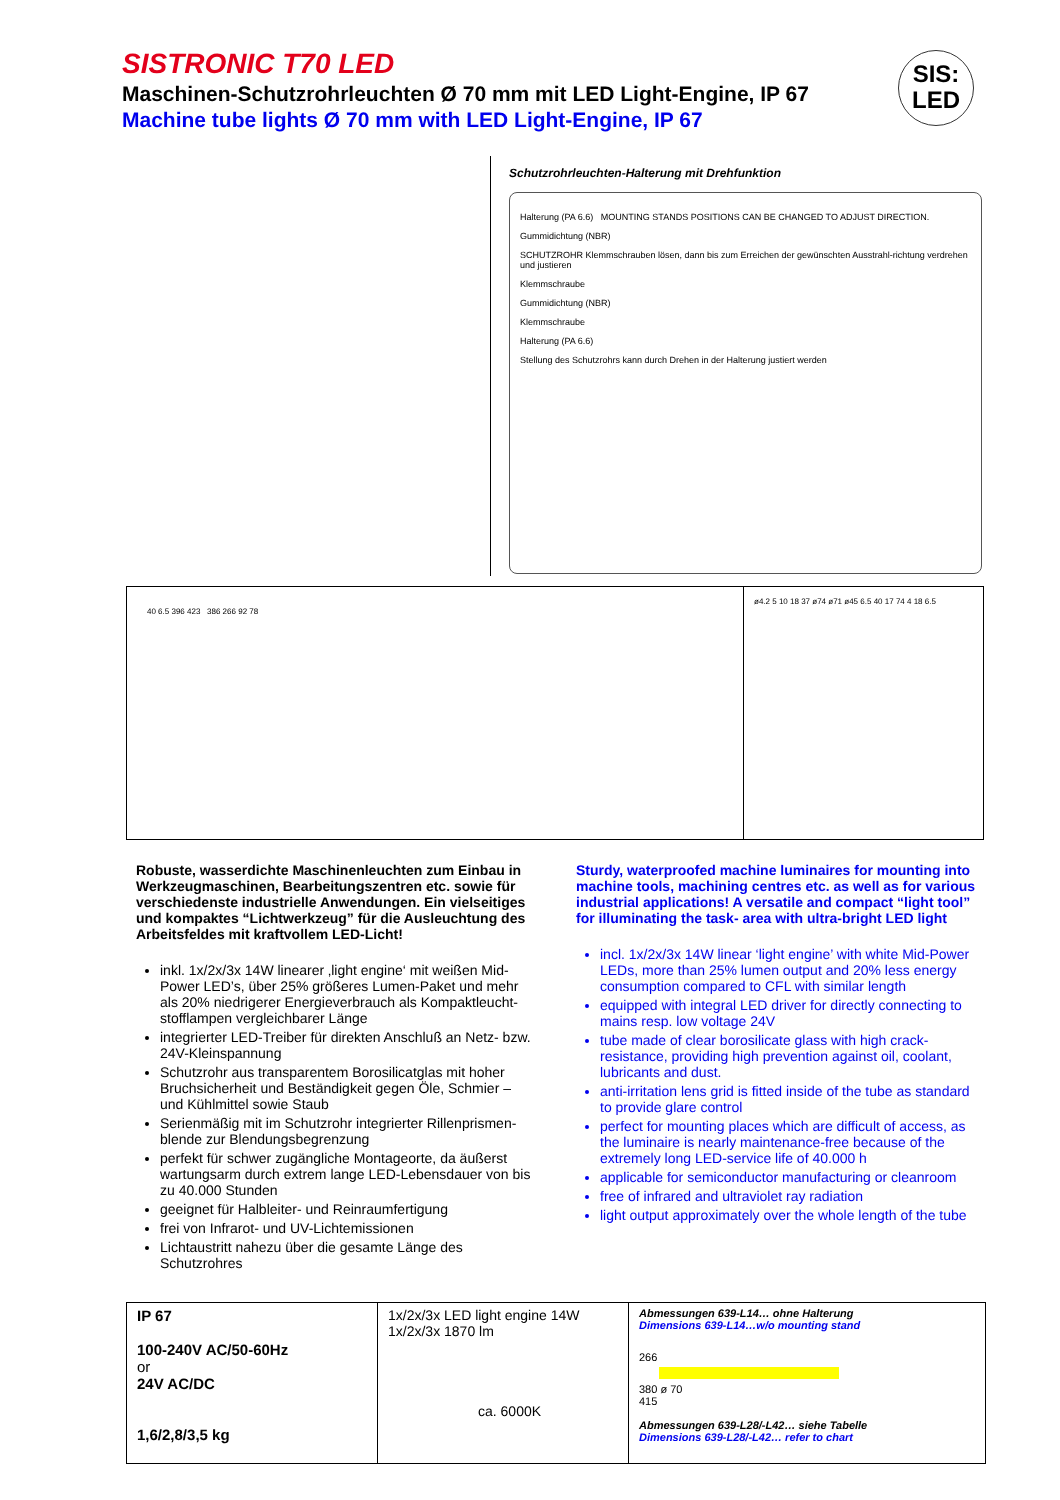SISTRONIC T70 LED
Maschinen-Schutzrohrleuchten Ø 70 mm mit LED Light-Engine, IP 67
Machine tube lights Ø 70 mm with LED Light-Engine, IP 67
SIS:
LED
Schutzrohrleuchten-Halterung mit Drehfunktion
Halterung (PA 6.6) MOUNTING STANDS POSITIONS CAN BE CHANGED TO ADJUST DIRECTION.
Gummidichtung (NBR)
SCHUTZROHR Klemmschrauben lösen, dann bis zum Erreichen der gewünschten Ausstrahl-richtung verdrehen und justieren
Klemmschraube
Gummidichtung (NBR)
Klemmschraube
Halterung (PA 6.6)
Stellung des Schutzrohrs kann durch Drehen in der Halterung justiert werden
40 6.5 396 423 386 266 92 78
ø4.2 5 10 18 37 ø74 ø71 ø45 6.5 40 17 74 4 18 6.5
Robuste, wasserdichte Maschinenleuchten zum Einbau in Werkzeugmaschinen, Bearbeitungszentren etc. sowie für verschiedenste industrielle Anwendungen. Ein vielseitiges und kompaktes “Lichtwerkzeug” für die Ausleuchtung des Arbeitsfeldes mit kraftvollem LED-Licht!
inkl. 1x/2x/3x 14W linearer ‚light engine‘ mit weißen Mid-Power LED’s, über 25% größeres Lumen-Paket und mehr als 20% niedrigerer Energieverbrauch als Kompaktleucht-stofflampen vergleichbarer Länge
integrierter LED-Treiber für direkten Anschluß an Netz- bzw. 24V-Kleinspannung
Schutzrohr aus transparentem Borosilicatglas mit hoher Bruchsicherheit und Beständigkeit gegen Öle, Schmier – und Kühlmittel sowie Staub
Serienmäßig mit im Schutzrohr integrierter Rillenprismen-blende zur Blendungsbegrenzung
perfekt für schwer zugängliche Montageorte, da äußerst wartungsarm durch extrem lange LED-Lebensdauer von bis zu 40.000 Stunden
geeignet für Halbleiter- und Reinraumfertigung
frei von Infrarot- und UV-Lichtemissionen
Lichtaustritt nahezu über die gesamte Länge des Schutzrohres
Sturdy, waterproofed machine luminaires for mounting into machine tools, machining centres etc. as well as for various industrial applications! A versatile and compact “light tool” for illuminating the task- area with ultra-bright LED light
incl. 1x/2x/3x 14W linear ‘light engine’ with white Mid-Power LEDs, more than 25% lumen output and 20% less energy consumption compared to CFL with similar length
equipped with integral LED driver for directly connecting to mains resp. low voltage 24V
tube made of clear borosilicate glass with high crack-resistance, providing high prevention against oil, coolant, lubricants and dust.
anti-irritation lens grid is fitted inside of the tube as standard to provide glare control
perfect for mounting places which are difficult of access, as the luminaire is nearly maintenance-free because of the extremely long LED-service life of 40.000 h
applicable for semiconductor manufacturing or cleanroom
free of infrared and ultraviolet ray radiation
light output approximately over the whole length of the tube
| IP 67 100-240V AC/50-60Hz or 24V AC/DC 1,6/2,8/3,5 kg | 1x/2x/3x LED light engine 14W 1x/2x/3x 1870 lm ca. 6000K | Abmessungen 639-L14… ohne Halterung Dimensions 639-L14…w/o mounting stand 266 380 ø 70 415 Abmessungen 639-L28/-L42… siehe Tabelle Dimensions 639-L28/-L42… refer to chart |